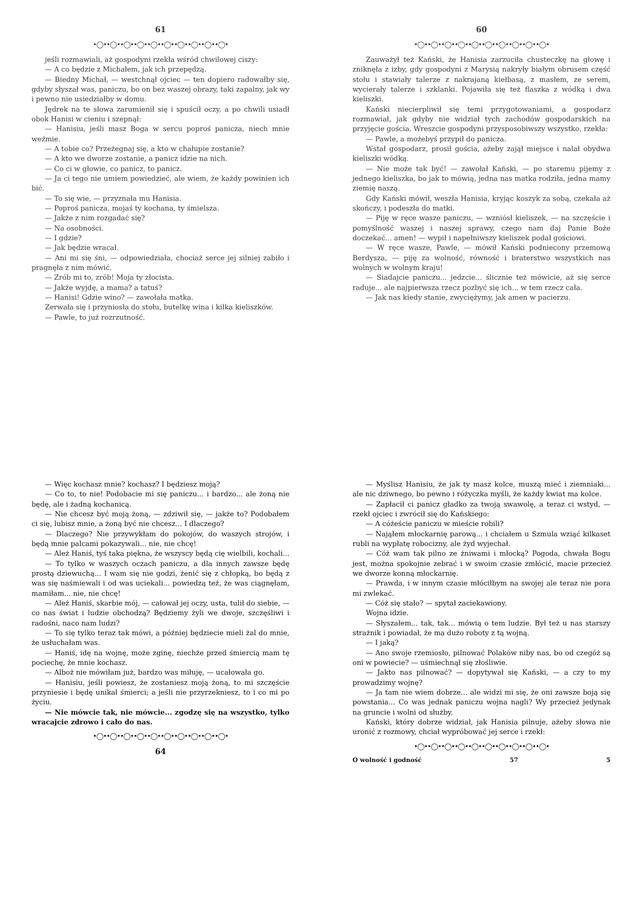61
•◯••◯••◯••◯••◯••◯••◯••◯••◯••◯•
jeśli rozmawiali, aż gospodyni rzekła wśród chwilowej ciszy:
— A co będzie z Michałem, jak ich przepędzą.
— Biedny Michał, — westchnął ojciec — ten dopiero radowałby się, gdyby słyszał was, paniczu, bo on bez waszej obrazy, taki zapalny, jak wy i pewno nie usiedziałby w domu.
Jędrek na te słowa zarumienił się i spuścił oczy, a po chwili usiadł obok Hanisi w cieniu i szepnął:
— Hanisiu, jeśli masz Boga w sercu poproś panicza, niech mnie weźmie.
— A tobie co? Przeżegnaj się, a kto w chałupie zostanie?
— A kto we dworze zostanie, a panicz idzie na nich.
— Co ci w głowie, co panicz, to panicz.
— Ja ci tego nie umiem powiedzieć, ale wiem, że każdy powinien ich bić.
— To się wie, — przyznała mu Hanisia.
— Poproś panicza, mojaś ty kochana, ty śmielsza.
— Jakże z nim rozgadać się?
— Na osobności.
— I gdzie?
— Jak będzie wracał.
— Ani mi się śni, — odpowiedziała, chociaż serce jej silniej zabiło i pragnęła z nim mówić.
— Zrób mi to, zrób! Moja ty złocista.
— Jakże wyjdę, a mama? a tatuś?
— Hanisi! Gdzie wino? — zawołała matka.
Zerwała się i przyniosła do stołu, butelkę wina i kilka kieliszków.
— Pawle, to już rozrzutność.
60
•◯••◯••◯••◯••◯••◯••◯••◯••◯••◯•
Zauważył też Kański, że Hanisia zarzuciła chusteczkę na głowę i zniknęła z izby, gdy gospodyni z Marysią nakryły białym obrusem część stołu i stawiały talerze z nakrajaną kiełbasą, z masłem, ze serem, wycierały talerze i szklanki. Pojawiła się też flaszka z wódką i dwa kieliszki.
Kański niecierpliwił się temi przygotowaniami, a gospodarz rozmawiał, jak gdyby nie widział tych zachodów gospodarskich na przyjęcie gościa. Wreszcie gospodyni przysposobiwszy wszystko, rzekła:
— Pawle, a możebyś przypił do panicza.
Wstał gospodarz, prosił gościa, ażeby zajął miejsce i nalał obydwa kieliszki wódką.
— Nie może tak być! — zawołał Kański, — po staremu pijemy z jednego kieliszka, bo jak to mówią, jedna nas matka rodziła, jedna mamy ziemię naszą.
Gdy Kański mówił, weszła Hanisia, kryjąc koszyk za sobą, czekała aż skończy, i podeszła do matki.
— Piję w ręce wasze paniczu, — wzniósł kieliszek, — na szczęście i pomyślność waszej i naszej sprawy, czego nam daj Panie Boże doczekać... amen! — wypił i napełniwszy kieliszek podał gościowi.
— W ręce wasze, Pawle, — mówił Kański podniecony przemową Berdysza, — piję za wolność, równość i braterstwo wszystkich nas wolnych w wolnym kraju!
— Siadajcie paniczu... jedzcie... ślicznie też mówicie, aż się serce raduje... ale najpierwsza rzecz pozbyć się ich... w tem rzecz cała.
— Jak nas kiedy stanie, zwyciężymy, jak amen w pacierzu.
— Więc kochasz mnie? kochasz? I będziesz moją?
— Co to, to nie! Podobacie mi się paniczu... i bardzo... ale żoną nie będę, ale i żadną kochanicą.
— Nie chcesz być moją żoną, — zdziwił się, — jakże to? Podobałem ci się, lubisz mnie, a żoną być nie chcesz... I dlaczego?
— Dlaczego? Nie przywykłam do pokojów, do waszych strojów, i będą mnie palcami pokazywali... nie, nie chcę!
— Ależ Haniś, tyś taka piękna, że wszyscy będą cię wielbili, kochali...
— To tylko w waszych oczach paniczu, a dla innych zawsze będę prostą dziewuchą... I wam się nie godzi, żenić się z chłopką, bo będą z was się naśmiewali i od was uciekali... powiedzą też, że was ciągnęłam, mamiłam... nie, nie chcę!
— Ależ Haniś, skarbie mój, — całował jej oczy, usta, tulił do siebie, — co nas świat i ludzie obchodzą? Będziemy żyli we dwoje, szczęśliwi i radośni, naco nam ludzi?
— To się tylko teraz tak mówi, a później będziecie mieli żal do mnie, że usłuchałam was.
— Haniś, idę na wojnę, może zginę, niechże przed śmiercią mam tę pociechę, że mnie kochasz.
— Alboż nie mówiłam już, bardzo was miłuję, — ucałowała go.
— Hanisiu, jeśli powiesz, że zostaniesz moją żoną, to mi szczęście przyniesie i będę unikał śmierci; a jeśli nie przyrzekniesz, to i co mi po życiu.
— Nie mówcie tak, nie mówcie... zgodzę się na wszystko, tylko wracajcie zdrowo i cało do nas.
•◯••◯••◯••◯••◯••◯••◯••◯••◯••◯•
64
— Myślisz Hanisiu, że jak ty masz kolce, muszą mieć i ziemniaki... ale nic dziwnego, bo pewno i różyczka myśli, że każdy kwiat ma kolce.
— Zapłacił ci panicz gładko za twoją swawolę, a teraz ci wstyd, — rzekł ojciec i zwrócił się do Kańskiego:
— A cóżeście paniczu w mieście robili?
— Nająłem młockarnię parową... i chciałem u Szmula wziąć kilkaset rubli na wypłatę robocizny, ale żyd wyjechał.
— Cóż wam tak pilno ze żniwami i młocką? Pogoda, chwała Bogu jest, można spokojnie zebrać i w swoim czasie zmłócić, macie przecież we dworze konną młockarnię.
— Prawda, i w innym czasie młóciłbym na swojej ale teraz nie pora mi zwlekać.
— Cóż się stało? — spytał zaciekawiony.
Wojna idzie.
— Słyszałem... tak, tak... mówią o tem ludzie. Był też u nas starszy strażnik i powiadał, że ma dużo roboty z tą wojną.
— I jaką?
— Ano swoje rzemiosło, pilnować Polaków niby nas, bo od czegóż są oni w powiecie? — uśmiechnął się złośliwie.
— Jakto nas pilnować? — dopytywał się Kański, — a czy to my prowadzimy wojnę?
— Ja tam nie wiem dobrze... ale widzi mi się, że oni zawsze boją się powstania... Co was jednak paniczu wojna nagli? Wy przecież jedynak na gruncie i wolni od służby.
Kański, który dobrze widział, jak Hanisia pilnuje, ażeby słowa nie uronić z rozmowy, chciał wypróbować jej serce i rzekł:
•◯••◯••◯••◯••◯••◯••◯••◯••◯••◯•
O wolność i godność 57 5